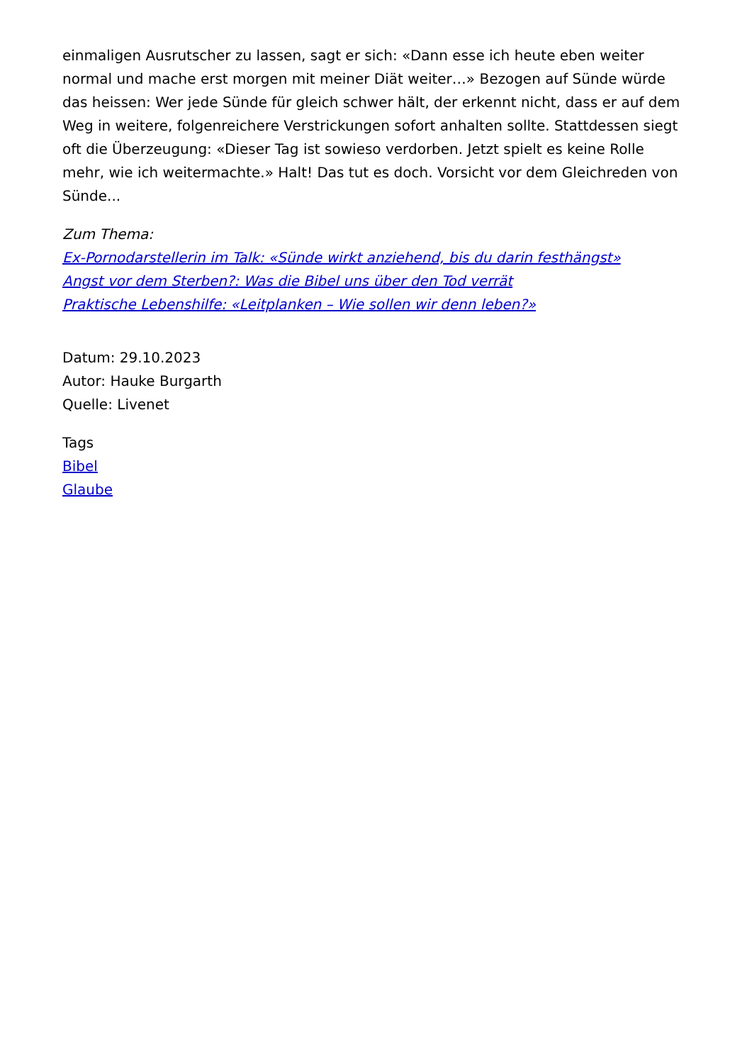einmaligen Ausrutscher zu lassen, sagt er sich: «Dann esse ich heute eben weiter normal und mache erst morgen mit meiner Diät weiter…» Bezogen auf Sünde würde das heissen: Wer jede Sünde für gleich schwer hält, der erkennt nicht, dass er auf dem Weg in weitere, folgenreichere Verstrickungen sofort anhalten sollte. Stattdessen siegt oft die Überzeugung: «Dieser Tag ist sowieso verdorben. Jetzt spielt es keine Rolle mehr, wie ich weitermachte.» Halt! Das tut es doch. Vorsicht vor dem Gleichreden von Sünde...
Zum Thema:
Ex-Pornodarstellerin im Talk: «Sünde wirkt anziehend, bis du darin festhängst»
Angst vor dem Sterben?: Was die Bibel uns über den Tod verrät
Praktische Lebenshilfe: «Leitplanken – Wie sollen wir denn leben?»
Datum: 29.10.2023
Autor: Hauke Burgarth
Quelle: Livenet
Tags
Bibel
Glaube